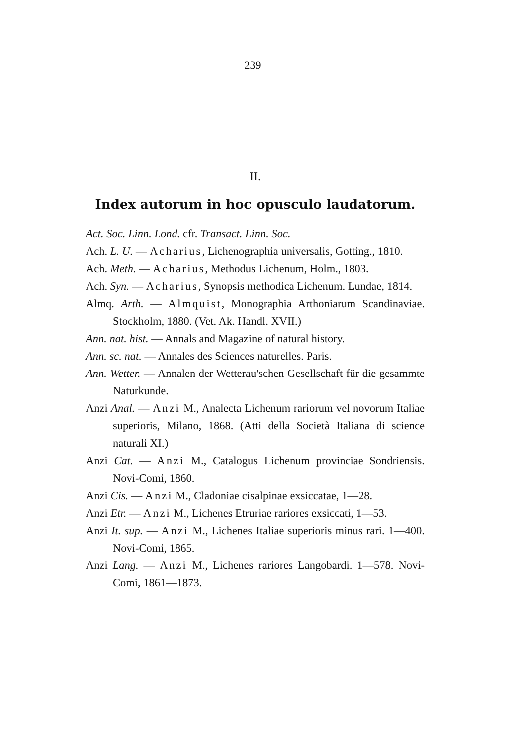239
II.
Index autorum in hoc opusculo laudatorum.
Act. Soc. Linn. Lond. cfr. Transact. Linn. Soc.
Ach. L. U. — Acharius, Lichenographia universalis, Gotting., 1810.
Ach. Meth. — Acharius, Methodus Lichenum, Holm., 1803.
Ach. Syn. — Acharius, Synopsis methodica Lichenum. Lundae, 1814.
Almq. Arth. — Almquist, Monographia Arthoniarum Scandinaviae. Stockholm, 1880. (Vet. Ak. Handl. XVII.)
Ann. nat. hist. — Annals and Magazine of natural history.
Ann. sc. nat. — Annales des Sciences naturelles. Paris.
Ann. Wetter. — Annalen der Wetterau'schen Gesellschaft für die gesammte Naturkunde.
Anzi Anal. — Anzi M., Analecta Lichenum rariorum vel novorum Italiae superioris, Milano, 1868. (Atti della Società Italiana di science naturali XI.)
Anzi Cat. — Anzi M., Catalogus Lichenum provinciae Sondriensis. Novi-Comi, 1860.
Anzi Cis. — Anzi M., Cladoniae cisalpinae exsiccatae, 1—28.
Anzi Etr. — Anzi M., Lichenes Etruriae rariores exsiccati, 1—53.
Anzi It. sup. — Anzi M., Lichenes Italiae superioris minus rari. 1—400. Novi-Comi, 1865.
Anzi Lang. — Anzi M., Lichenes rariores Langobardi. 1—578. Novi-Comi, 1861—1873.